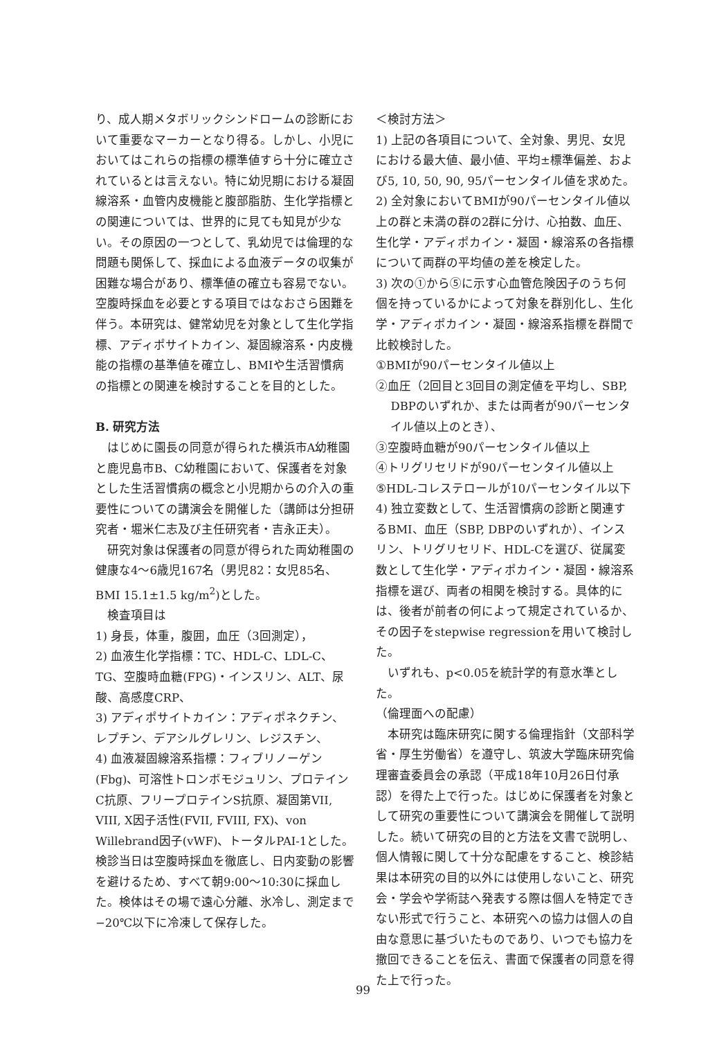り、成人期メタボリックシンドロームの診断において重要なマーカーとなり得る。しかし、小児においてはこれらの指標の標準値すら十分に確立されているとは言えない。特に幼児期における凝固線溶系・血管内皮機能と腹部脂肪、生化学指標との関連については、世界的に見ても知見が少ない。その原因の一つとして、乳幼児では倫理的な問題も関係して、採血による血液データの収集が困難な場合があり、標準値の確立も容易でない。空腹時採血を必要とする項目ではなおさら困難を伴う。本研究は、健常幼児を対象として生化学指標、アディポサイトカイン、凝固線溶系・内皮機能の指標の基準値を確立し、BMIや生活習慣病の指標との関連を検討することを目的とした。
B. 研究方法
はじめに園長の同意が得られた横浜市A幼稚園と鹿児島市B、C幼稚園において、保護者を対象とした生活習慣病の概念と小児期からの介入の重要性についての講演会を開催した（講師は分担研究者・堀米仁志及び主任研究者・吉永正夫）。
研究対象は保護者の同意が得られた両幼稚園の健康な4～6歳児167名（男児82：女児85名、BMI 15.1±1.5 kg/m<sup>2</sup>)とした。
検査項目は
1) 身長，体重，腹囲，血圧（3回測定），
2) 血液生化学指標：TC、HDL-C、LDL-C、TG、空腹時血糖(FPG)・インスリン、ALT、尿酸、高感度CRP、
3) アディポサイトカイン：アディポネクチン、レプチン、デアシルグレリン、レジスチン、
4) 血液凝固線溶系指標：フィブリノーゲン(Fbg)、可溶性トロンボモジュリン、プロテインC抗原、フリープロテインS抗原、凝固第VII, VIII, X因子活性(FVII, FVIII, FX)、von Willebrand因子(vWF)、トータルPAI-1とした。検診当日は空腹時採血を徹底し、日内変動の影響を避けるため、すべて朝9:00～10:30に採血した。検体はその場で遠心分離、氷冷し、測定まで−20℃以下に冷凍して保存した。
＜検討方法＞
1) 上記の各項目について、全対象、男児、女児における最大値、最小値、平均±標準偏差、および5, 10, 50, 90, 95パーセンタイル値を求めた。
2) 全対象においてBMIが90パーセンタイル値以上の群と未満の群の2群に分け、心拍数、血圧、生化学・アディポカイン・凝固・線溶系の各指標について両群の平均値の差を検定した。
3) 次の①から⑤に示す心血管危険因子のうち何個を持っているかによって対象を群別化し、生化学・アディポカイン・凝固・線溶系指標を群間で比較検討した。
①BMIが90パーセンタイル値以上
②血圧（2回目と3回目の測定値を平均し、SBP, DBPのいずれか、または両者が90パーセンタイル値以上のとき）、
③空腹時血糖が90パーセンタイル値以上
④トリグリセリドが90パーセンタイル値以上
⑤HDL-コレステロールが10パーセンタイル以下
4) 独立変数として、生活習慣病の診断と関連するBMI、血圧（SBP, DBPのいずれか）、インスリン、トリグリセリド、HDL-Cを選び、従属変数として生化学・アディポカイン・凝固・線溶系指標を選び、両者の相関を検討する。具体的には、後者が前者の何によって規定されているか、その因子をstepwise regressionを用いて検討した。
いずれも、p<0.05を統計学的有意水準とした。
（倫理面への配慮）
本研究は臨床研究に関する倫理指針（文部科学省・厚生労働省）を遵守し、筑波大学臨床研究倫理審査委員会の承認（平成18年10月26日付承認）を得た上で行った。はじめに保護者を対象として研究の重要性について講演会を開催して説明した。続いて研究の目的と方法を文書で説明し、個人情報に関して十分な配慮をすること、検診結果は本研究の目的以外には使用しないこと、研究会・学会や学術誌へ発表する際は個人を特定できない形式で行うこと、本研究への協力は個人の自由な意思に基づいたものであり、いつでも協力を撤回できることを伝え、書面で保護者の同意を得た上で行った。
99